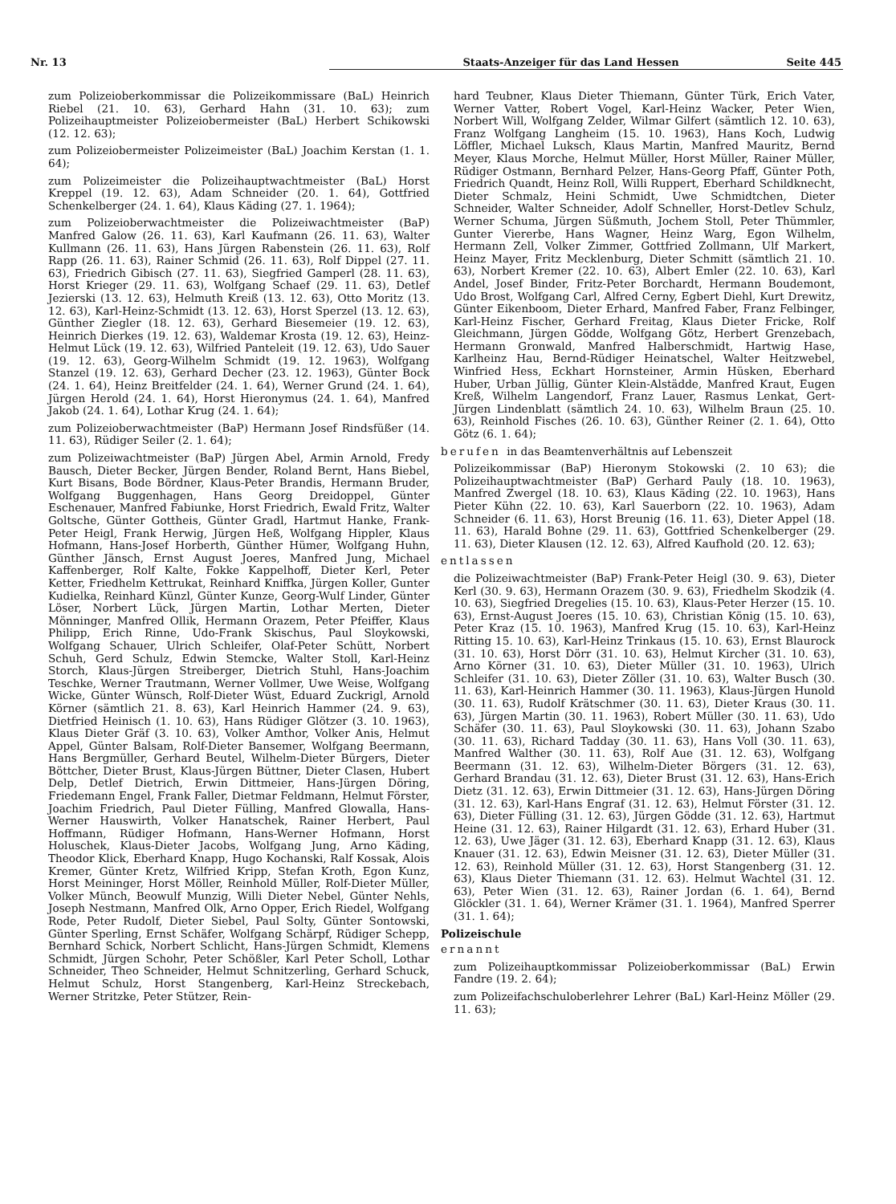Nr. 13 Staats-Anzeiger für das Land Hessen Seite 445
zum Polizeioberkommissar die Polizeikommissare (BaL) Heinrich Riebel (21. 10. 63), Gerhard Hahn (31. 10. 63); zum Polizeihauptmeister Polizeiobermeister (BaL) Herbert Schikowski (12. 12. 63);
zum Polizeiobermeister Polizeimeister (BaL) Joachim Kerstan (1. 1. 64);
zum Polizeimeister die Polizeihauptwachtmeister (BaL) Horst Kreppel (19. 12. 63), Adam Schneider (20. 1. 64), Gottfried Schenkelberger (24. 1. 64), Klaus Käding (27. 1. 1964);
zum Polizeioberwachtmeister die Polizeiwachtmeister (BaP) Manfred Galow (26. 11. 63), Karl Kaufmann (26. 11. 63), Walter Kullmann (26. 11. 63), Hans Jürgen Rabenstein (26. 11. 63), Rolf Rapp (26. 11. 63), Rainer Schmid (26. 11. 63), Rolf Dippel (27. 11. 63), Friedrich Gibisch (27. 11. 63), Siegfried Gamperl (28. 11. 63), Horst Krieger (29. 11. 63), Wolfgang Schaef (29. 11. 63), Detlef Jezierski (13. 12. 63), Helmuth Kreiß (13. 12. 63), Otto Moritz (13. 12. 63), Karl-Heinz-Schmidt (13. 12. 63), Horst Sperzel (13. 12. 63), Günther Ziegler (18. 12. 63), Gerhard Biesemeier (19. 12. 63), Heinrich Dierkes (19. 12. 63), Waldemar Krosta (19. 12. 63), Heinz-Helmut Lück (19. 12. 63), Wilfried Panteleit (19. 12. 63), Udo Sauer (19. 12. 63), Georg-Wilhelm Schmidt (19. 12. 1963), Wolfgang Stanzel (19. 12. 63), Gerhard Decher (23. 12. 1963), Günter Bock (24. 1. 64), Heinz Breitfelder (24. 1. 64), Werner Grund (24. 1. 64), Jürgen Herold (24. 1. 64), Horst Hieronymus (24. 1. 64), Manfred Jakob (24. 1. 64), Lothar Krug (24. 1. 64);
zum Polizeioberwachtmeister (BaP) Hermann Josef Rindsfüßer (14. 11. 63), Rüdiger Seiler (2. 1. 64);
zum Polizeiwachtmeister (BaP) Jürgen Abel, Armin Arnold, Fredy Bausch, Dieter Becker, Jürgen Bender, Roland Bernt, Hans Biebel, Kurt Bisans, Bode Bördner, Klaus-Peter Brandis, Hermann Bruder, Wolfgang Buggenhagen, Hans Georg Dreidoppel, Günter Eschenauer, Manfred Fabiunke, Horst Friedrich, Ewald Fritz, Walter Goltsche, Günter Gottheis, Günter Gradl, Hartmut Hanke, Frank-Peter Heigl, Frank Herwig, Jürgen Heß, Wolfgang Hippler, Klaus Hofmann, Hans-Josef Horberth, Günther Hümer, Wolfgang Huhn, Günther Jänsch, Ernst August Joeres, Manfred Jung, Michael Kaffenberger, Rolf Kalte, Fokke Kappelhoff, Dieter Kerl, Peter Ketter, Friedhelm Kettrukat, Reinhard Kniffka, Jürgen Koller, Gunter Kudielka, Reinhard Künzl, Günter Kunze, Georg-Wulf Linder, Günter Löser, Norbert Lück, Jürgen Martin, Lothar Merten, Dieter Mönninger, Manfred Ollik, Hermann Orazem, Peter Pfeiffer, Klaus Philipp, Erich Rinne, Udo-Frank Skischus, Paul Sloykowski, Wolfgang Schauer, Ulrich Schleifer, Olaf-Peter Schütt, Norbert Schuh, Gerd Schulz, Edwin Stemcke, Walter Stoll, Karl-Heinz Storch, Klaus-Jürgen Streiberger, Dietrich Stuhl, Hans-Joachim Teschke, Werner Trautmann, Werner Vollmer, Uwe Weise, Wolfgang Wicke, Günter Wünsch, Rolf-Dieter Wüst, Eduard Zuckrigl, Arnold Körner (sämtlich 21. 8. 63), Karl Heinrich Hammer (24. 9. 63), Dietfried Heinisch (1. 10. 63), Hans Rüdiger Glötzer (3. 10. 1963), Klaus Dieter Gräf (3. 10. 63), Volker Amthor, Volker Anis, Helmut Appel, Günter Balsam, Rolf-Dieter Bansemer, Wolfgang Beermann, Hans Bergmüller, Gerhard Beutel, Wilhelm-Dieter Bürgers, Dieter Böttcher, Dieter Brust, Klaus-Jürgen Büttner, Dieter Clasen, Hubert Delp, Detlef Dietrich, Erwin Dittmeier, Hans-Jürgen Döring, Friedemann Engel, Frank Faller, Dietmar Feldmann, Helmut Förster, Joachim Friedrich, Paul Dieter Fülling, Manfred Glowalla, Hans-Werner Hauswirth, Volker Hanatschek, Rainer Herbert, Paul Hoffmann, Rüdiger Hofmann, Hans-Werner Hofmann, Horst Holuschek, Klaus-Dieter Jacobs, Wolfgang Jung, Arno Käding, Theodor Klick, Eberhard Knapp, Hugo Kochanski, Ralf Kossak, Alois Kremer, Günter Kretz, Wilfried Kripp, Stefan Kroth, Egon Kunz, Horst Meininger, Horst Möller, Reinhold Müller, Rolf-Dieter Müller, Volker Münch, Beowulf Munzig, Willi Dieter Nebel, Günter Nehls, Joseph Nestmann, Manfred Olk, Arno Opper, Erich Riedel, Wolfgang Rode, Peter Rudolf, Dieter Siebel, Paul Solty, Günter Sontowski, Günter Sperling, Ernst Schäfer, Wolfgang Schärpf, Rüdiger Schepp, Bernhard Schick, Norbert Schlicht, Hans-Jürgen Schmidt, Klemens Schmidt, Jürgen Schohr, Peter Schößler, Karl Peter Scholl, Lothar Schneider, Theo Schneider, Helmut Schnitzerling, Gerhard Schuck, Helmut Schulz, Horst Stangenberg, Karl-Heinz Streckebach, Werner Stritzke, Peter Stützer, Rein-
hard Teubner, Klaus Dieter Thiemann, Günter Türk, Erich Vater, Werner Vatter, Robert Vogel, Karl-Heinz Wacker, Peter Wien, Norbert Will, Wolfgang Zelder, Wilmar Gilfert (sämtlich 12. 10. 63), Franz Wolfgang Langheim (15. 10. 1963), Hans Koch, Ludwig Löffler, Michael Luksch, Klaus Martin, Manfred Mauritz, Bernd Meyer, Klaus Morche, Helmut Müller, Horst Müller, Rainer Müller, Rüdiger Ostmann, Bernhard Pelzer, Hans-Georg Pfaff, Günter Poth, Friedrich Quandt, Heinz Roll, Willi Ruppert, Eberhard Schildknecht, Dieter Schmalz, Heini Schmidt, Uwe Schmidtchen, Dieter Schneider, Walter Schneider, Adolf Schneller, Horst-Detlev Schulz, Werner Schuma, Jürgen Süßmuth, Jochem Stoll, Peter Thümmler, Gunter Viererbe, Hans Wagner, Heinz Warg, Egon Wilhelm, Hermann Zell, Volker Zimmer, Gottfried Zollmann, Ulf Markert, Heinz Mayer, Fritz Mecklenburg, Dieter Schmitt (sämtlich 21. 10. 63), Norbert Kremer (22. 10. 63), Albert Emler (22. 10. 63), Karl Andel, Josef Binder, Fritz-Peter Borchardt, Hermann Boudemont, Udo Brost, Wolfgang Carl, Alfred Cerny, Egbert Diehl, Kurt Drewitz, Günter Eikenboom, Dieter Erhard, Manfred Faber, Franz Felbinger, Karl-Heinz Fischer, Gerhard Freitag, Klaus Dieter Fricke, Rolf Gleichmann, Jürgen Gödde, Wolfgang Götz, Herbert Grenzebach, Hermann Gronwald, Manfred Halberschmidt, Hartwig Hase, Karlheinz Hau, Bernd-Rüdiger Heinatschel, Walter Heitzwebel, Winfried Hess, Eckhart Hornsteiner, Armin Hüsken, Eberhard Huber, Urban Jüllig, Günter Klein-Alstädde, Manfred Kraut, Eugen Kreß, Wilhelm Langendorf, Franz Lauer, Rasmus Lenkat, Gert-Jürgen Lindenblatt (sämtlich 24. 10. 63), Wilhelm Braun (25. 10. 63), Reinhold Fisches (26. 10. 63), Günther Reiner (2. 1. 64), Otto Götz (6. 1. 64);
berufen in das Beamtenverhältnis auf Lebenszeit
Polizeikommissar (BaP) Hieronym Stokowski (2. 10 63); die Polizeihauptwachtmeister (BaP) Gerhard Pauly (18. 10. 1963), Manfred Zwergel (18. 10. 63), Klaus Käding (22. 10. 1963), Hans Pieter Kühn (22. 10. 63), Karl Sauerborn (22. 10. 1963), Adam Schneider (6. 11. 63), Horst Breunig (16. 11. 63), Dieter Appel (18. 11. 63), Harald Bohne (29. 11. 63), Gottfried Schenkelberger (29. 11. 63), Dieter Klausen (12. 12. 63), Alfred Kaufhold (20. 12. 63);
entlassen
die Polizeiwachtmeister (BaP) Frank-Peter Heigl (30. 9. 63), Dieter Kerl (30. 9. 63), Hermann Orazem (30. 9. 63), Friedhelm Skodzik (4. 10. 63), Siegfried Dregelies (15. 10. 63), Klaus-Peter Herzer (15. 10. 63), Ernst-August Joeres (15. 10. 63), Christian König (15. 10. 63), Peter Kraz (15. 10. 1963), Manfred Krug (15. 10. 63), Karl-Heinz Ritting 15. 10. 63), Karl-Heinz Trinkaus (15. 10. 63), Ernst Blaurock (31. 10. 63), Horst Dörr (31. 10. 63), Helmut Kircher (31. 10. 63), Arno Körner (31. 10. 63), Dieter Müller (31. 10. 1963), Ulrich Schleifer (31. 10. 63), Dieter Zöller (31. 10. 63), Walter Busch (30. 11. 63), Karl-Heinrich Hammer (30. 11. 1963), Klaus-Jürgen Hunold (30. 11. 63), Rudolf Krätschmer (30. 11. 63), Dieter Kraus (30. 11. 63), Jürgen Martin (30. 11. 1963), Robert Müller (30. 11. 63), Udo Schäfer (30. 11. 63), Paul Sloykowski (30. 11. 63), Johann Szabo (30. 11. 63), Richard Tadday (30. 11. 63), Hans Voll (30. 11. 63), Manfred Walther (30. 11. 63), Rolf Aue (31. 12. 63), Wolfgang Beermann (31. 12. 63), Wilhelm-Dieter Börgers (31. 12. 63), Gerhard Brandau (31. 12. 63), Dieter Brust (31. 12. 63), Hans-Erich Dietz (31. 12. 63), Erwin Dittmeier (31. 12. 63), Hans-Jürgen Döring (31. 12. 63), Karl-Hans Engraf (31. 12. 63), Helmut Förster (31. 12. 63), Dieter Fülling (31. 12. 63), Jürgen Gödde (31. 12. 63), Hartmut Heine (31. 12. 63), Rainer Hilgardt (31. 12. 63), Erhard Huber (31. 12. 63), Uwe Jäger (31. 12. 63), Eberhard Knapp (31. 12. 63), Klaus Knauer (31. 12. 63), Edwin Meisner (31. 12. 63), Dieter Müller (31. 12. 63), Reinhold Müller (31. 12. 63), Horst Stangenberg (31. 12. 63), Klaus Dieter Thiemann (31. 12. 63). Helmut Wachtel (31. 12. 63), Peter Wien (31. 12. 63), Rainer Jordan (6. 1. 64), Bernd Glöckler (31. 1. 64), Werner Krämer (31. 1. 1964), Manfred Sperrer (31. 1. 64);
Polizeischule
ernannt
zum Polizeihauptkommissar Polizeioberkommissar (BaL) Erwin Fandre (19. 2. 64);
zum Polizeifachschuloberlehrer Lehrer (BaL) Karl-Heinz Möller (29. 11. 63);